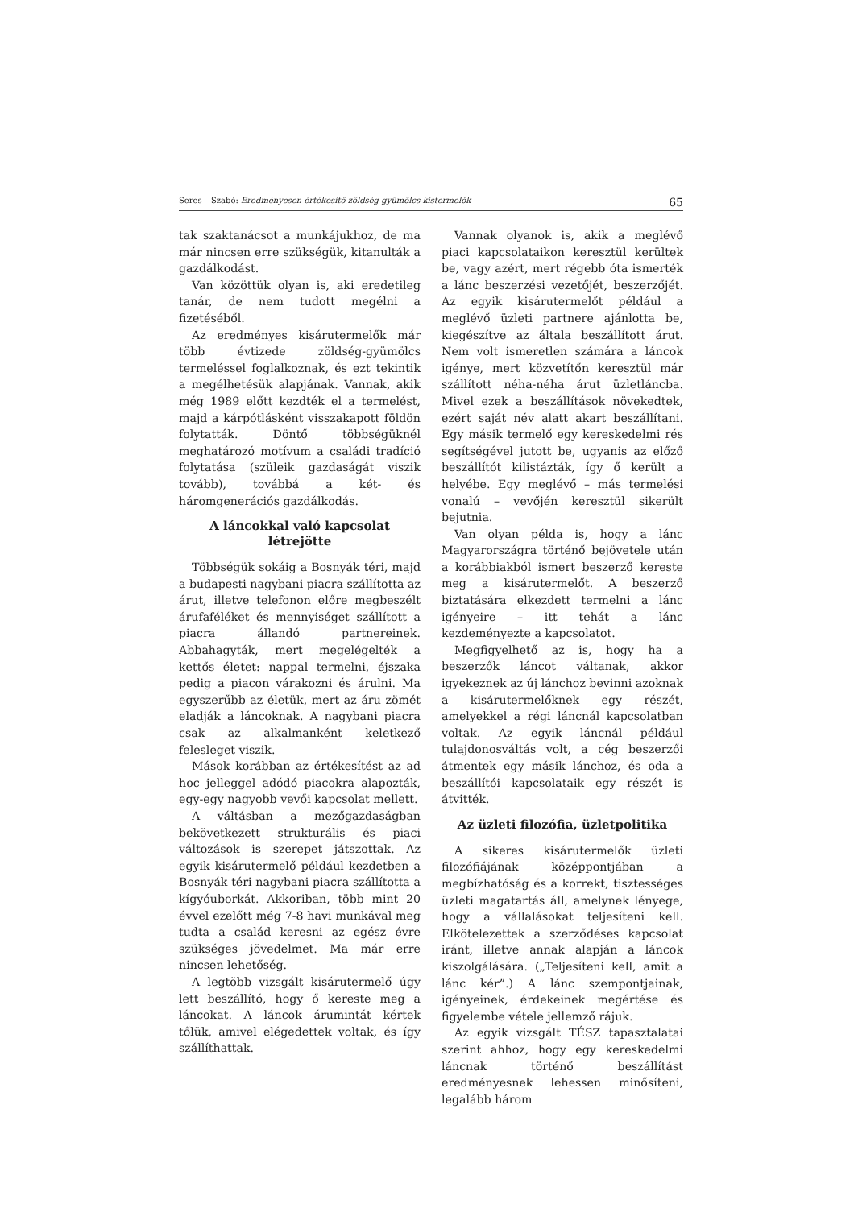Seres – Szabó: Eredményesen értékesítő zöldség-gyümölcs kistermelők 65
tak szaktanácsot a munkájukhoz, de ma már nincsen erre szükségük, kitanulták a gazdálkodást.
Van közöttük olyan is, aki eredetileg tanár, de nem tudott megélni a fizetéséből.
Az eredményes kisárutermelők már több évtizede zöldség-gyümölcs termeléssel foglalkoznak, és ezt tekintik a megélhetésük alapjának. Vannak, akik még 1989 előtt kezdték el a termelést, majd a kárpótlásként visszakapott földön folytatták. Döntő többségüknél meghatározó motívum a családi tradíció folytatása (szüleik gazdaságát viszik tovább), továbbá a két- és háromgenerációs gazdálkodás.
A láncokkal való kapcsolat
létrejötte
Többségük sokáig a Bosnyák téri, majd a budapesti nagybani piacra szállította az árut, illetve telefonon előre megbeszélt árufaféléket és mennyiséget szállított a piacra állandó partnereinek. Abbahagyták, mert megelégelték a kettős életet: nappal termelni, éjszaka pedig a piacon várakozni és árulni. Ma egyszerűbb az életük, mert az áru zömét eladják a láncoknak. A nagybani piacra csak az alkalmanként keletkező felesleget viszik.
Mások korábban az értékesítést az ad hoc jelleggel adódó piacokra alapozták, egy-egy nagyobb vevői kapcsolat mellett.
A váltásban a mezőgazdaságban bekövetkezett strukturális és piaci változások is szerepet játszottak. Az egyik kisárutermelő például kezdetben a Bosnyák téri nagybani piacra szállította a kígyóuborkát. Akkoriban, több mint 20 évvel ezelőtt még 7-8 havi munkával meg tudta a család keresni az egész évre szükséges jövedelmet. Ma már erre nincsen lehetőség.
A legtöbb vizsgált kisárutermelő úgy lett beszállító, hogy ő kereste meg a láncokat. A láncok árumintát kértek tőlük, amivel elégedettek voltak, és így szállíthattak.
Vannak olyanok is, akik a meglévő piaci kapcsolataikon keresztül kerültek be, vagy azért, mert régebb óta ismerték a lánc beszerzési vezetőjét, beszerzőjét. Az egyik kisárutermelőt például a meglévő üzleti partnere ajánlotta be, kiegészítve az általa beszállított árut. Nem volt ismeretlen számára a láncok igénye, mert közvetítőn keresztül már szállított néha-néha árut üzletláncba. Mivel ezek a beszállítások növekedtek, ezért saját név alatt akart beszállítani. Egy másik termelő egy kereskedelmi rés segítségével jutott be, ugyanis az előző beszállítót kilistázták, így ő került a helyébe. Egy meglévő – más termelési vonalú – vevőjén keresztül sikerült bejutnia.
Van olyan példa is, hogy a lánc Magyarországra történő bejövetele után a korábbiakból ismert beszerző kereste meg a kisárutermelőt. A beszerző biztatására elkezdett termelni a lánc igényeire – itt tehát a lánc kezdeményezte a kapcsolatot.
Megfigyelhető az is, hogy ha a beszerzők láncot váltanak, akkor igyekeznek az új lánchoz bevinni azoknak a kisárutermelőknek egy részét, amelyekkel a régi láncnál kapcsolatban voltak. Az egyik láncnál például tulajdonosváltás volt, a cég beszerzői átmentek egy másik lánchoz, és oda a beszállítói kapcsolataik egy részét is átvitték.
Az üzleti filozófia, üzletpolitika
A sikeres kisárutermelők üzleti filozófiájának középpontjában a megbízhatóság és a korrekt, tisztességes üzleti magatartás áll, amelynek lényege, hogy a vállalásokat teljesíteni kell. Elkötelezettek a szerződéses kapcsolat iránt, illetve annak alapján a láncok kiszolgálására. („Teljesíteni kell, amit a lánc kér”.) A lánc szempontjainak, igényeinek, érdekeinek megértése és figyelembe vétele jellemző rájuk.
Az egyik vizsgált TÉSZ tapasztalatai szerint ahhoz, hogy egy kereskedelmi láncnak történő beszállítást eredményesnek lehessen minősíteni, legalább három